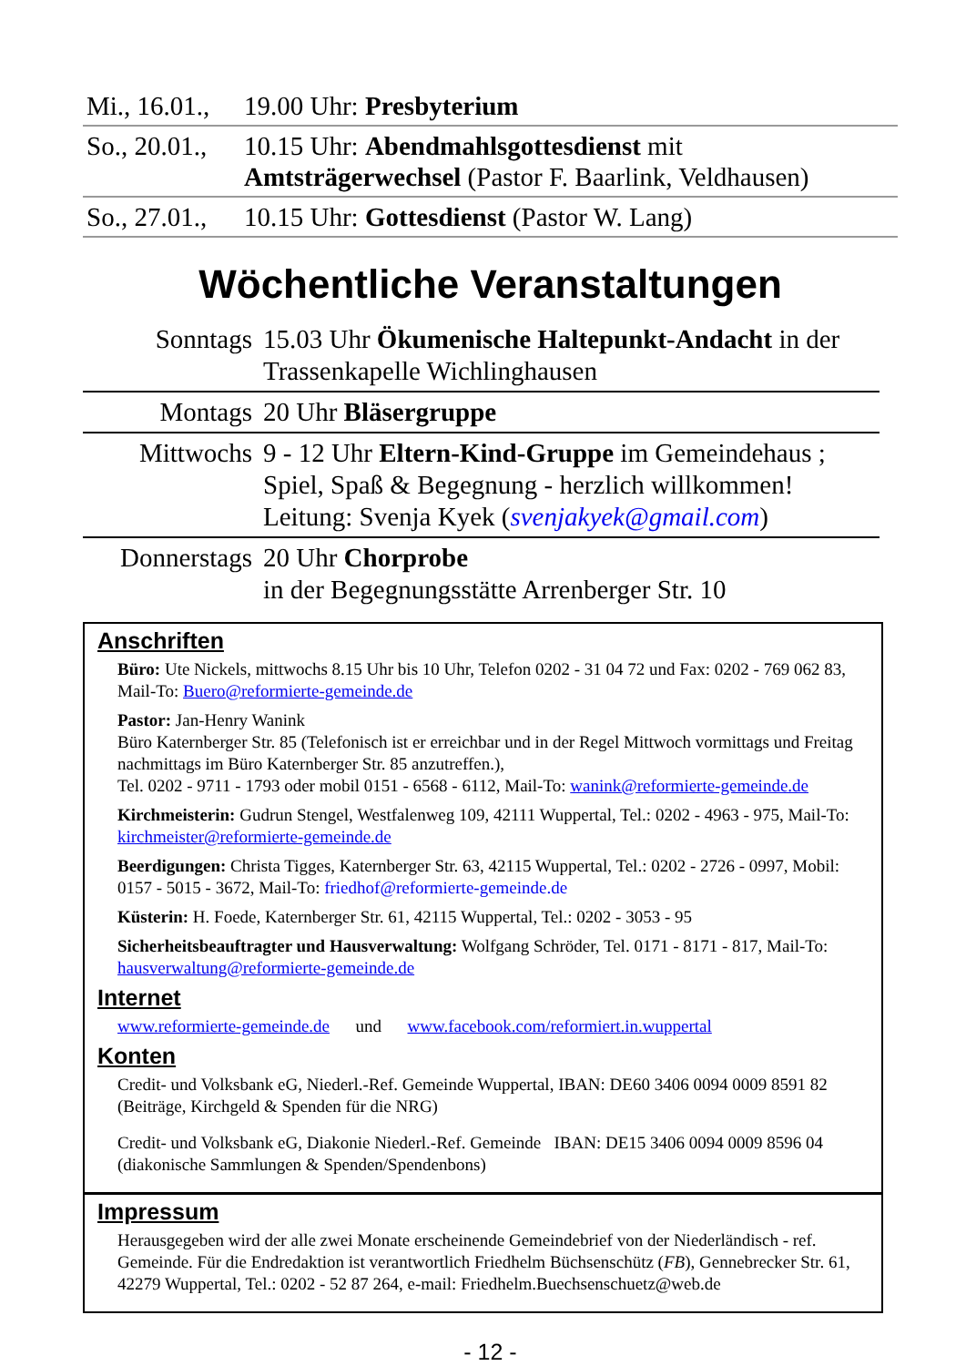| Mi., 16.01., | 19.00 Uhr: Presbyterium |
| So., 20.01., | 10.15 Uhr: Abendmahlsgottesdienst mit Amtsträgerwechsel (Pastor F. Baarlink, Veldhausen) |
| So., 27.01., | 10.15 Uhr: Gottesdienst (Pastor W. Lang) |
Wöchentliche Veranstaltungen
| Sonntags | 15.03 Uhr Ökumenische Haltepunkt-Andacht in der Trassenkapelle Wichlinghausen |
| Montags | 20 Uhr Bläsergruppe |
| Mittwochs | 9 - 12 Uhr Eltern-Kind-Gruppe im Gemeindehaus ; Spiel, Spaß & Begegnung - herzlich willkommen! Leitung: Svenja Kyek ( svenjakyek@gmail.com ) |
| Donnerstags | 20 Uhr Chorprobe in der Begegnungsstätte Arrenberger Str. 10 |
Anschriften
Büro: Ute Nickels, mittwochs 8.15 Uhr bis 10 Uhr, Telefon 0202 - 31 04 72 und Fax: 0202 - 769 062 83, Mail-To: Buero@reformierte-gemeinde.de
Pastor: Jan-Henry Wanink
Büro Katernberger Str. 85 (Telefonisch ist er erreichbar und in der Regel Mittwoch vormittags und Freitag nachmittags im Büro Katernberger Str. 85 anzutreffen.),
Tel. 0202 - 9711 - 1793 oder mobil 0151 - 6568 - 6112, Mail-To: wanink@reformierte-gemeinde.de
Kirchmeisterin: Gudrun Stengel, Westfalenweg 109, 42111 Wuppertal, Tel.: 0202 - 4963 - 975, Mail-To: kirchmeister@reformierte-gemeinde.de
Beerdigungen: Christa Tigges, Katernberger Str. 63, 42115 Wuppertal, Tel.: 0202 - 2726 - 0997, Mobil: 0157 - 5015 - 3672, Mail-To: friedhof@reformierte-gemeinde.de
Küsterin: H. Foede, Katernberger Str. 61, 42115 Wuppertal, Tel.: 0202 - 3053 - 95
Sicherheitsbeauftragter und Hausverwaltung: Wolfgang Schröder, Tel. 0171 - 8171 - 817, Mail-To: hausverwaltung@reformierte-gemeinde.de
Internet
www.reformierte-gemeinde.de und www.facebook.com/reformiert.in.wuppertal
Konten
Credit- und Volksbank eG, Niederl.-Ref. Gemeinde Wuppertal, IBAN: DE60 3406 0094 0009 8591 82 (Beiträge, Kirchgeld & Spenden für die NRG)
Credit- und Volksbank eG, Diakonie Niederl.-Ref. Gemeinde IBAN: DE15 3406 0094 0009 8596 04 (diakonische Sammlungen & Spenden/Spendenbons)
Impressum
Herausgegeben wird der alle zwei Monate erscheinende Gemeindebrief von der Niederländisch - ref. Gemeinde. Für die Endredaktion ist verantwortlich Friedhelm Büchsenschütz (FB), Gennebrecker Str. 61, 42279 Wuppertal, Tel.: 0202 - 52 87 264, e-mail: Friedhelm.Buechsenschuetz@web.de
- 12 -